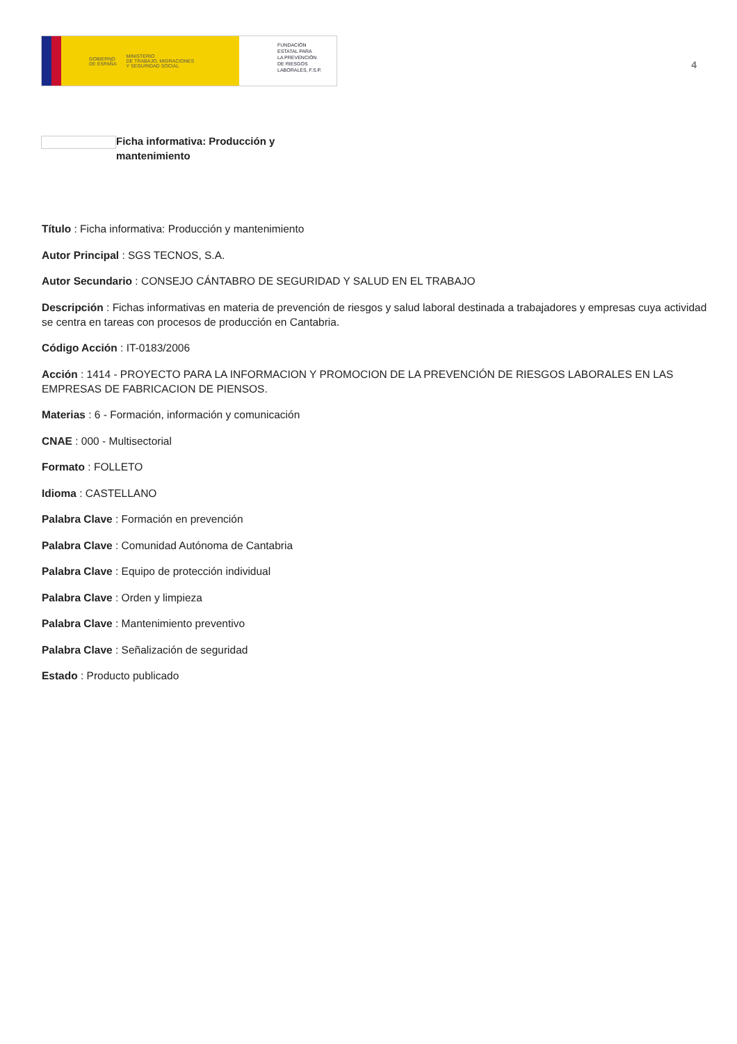GOBIERNO
DE ESPAÑA MINISTERIO
DE TRABAJO, MIGRACIONES
Y SEGURIDAD SOCIAL
FUNDACIÓN
ESTATAL PARA
LA PREVENCIÓN
DE RIESGOS
LABORALES, F.S.P.
4
Ficha informativa: Producción y mantenimiento
Título : Ficha informativa: Producción y mantenimiento
Autor Principal : SGS TECNOS, S.A.
Autor Secundario : CONSEJO CÁNTABRO DE SEGURIDAD Y SALUD EN EL TRABAJO
Descripción : Fichas informativas en materia de prevención de riesgos y salud laboral destinada a trabajadores y empresas cuya actividad se centra en tareas con procesos de producción en Cantabria.
Código Acción : IT-0183/2006
Acción : 1414 - PROYECTO PARA LA INFORMACION Y PROMOCION DE LA PREVENCIÓN DE RIESGOS LABORALES EN LAS EMPRESAS DE FABRICACION DE PIENSOS.
Materias : 6 - Formación, información y comunicación
CNAE : 000 - Multisectorial
Formato : FOLLETO
Idioma : CASTELLANO
Palabra Clave : Formación en prevención
Palabra Clave : Comunidad Autónoma de Cantabria
Palabra Clave : Equipo de protección individual
Palabra Clave : Orden y limpieza
Palabra Clave : Mantenimiento preventivo
Palabra Clave : Señalización de seguridad
Estado : Producto publicado